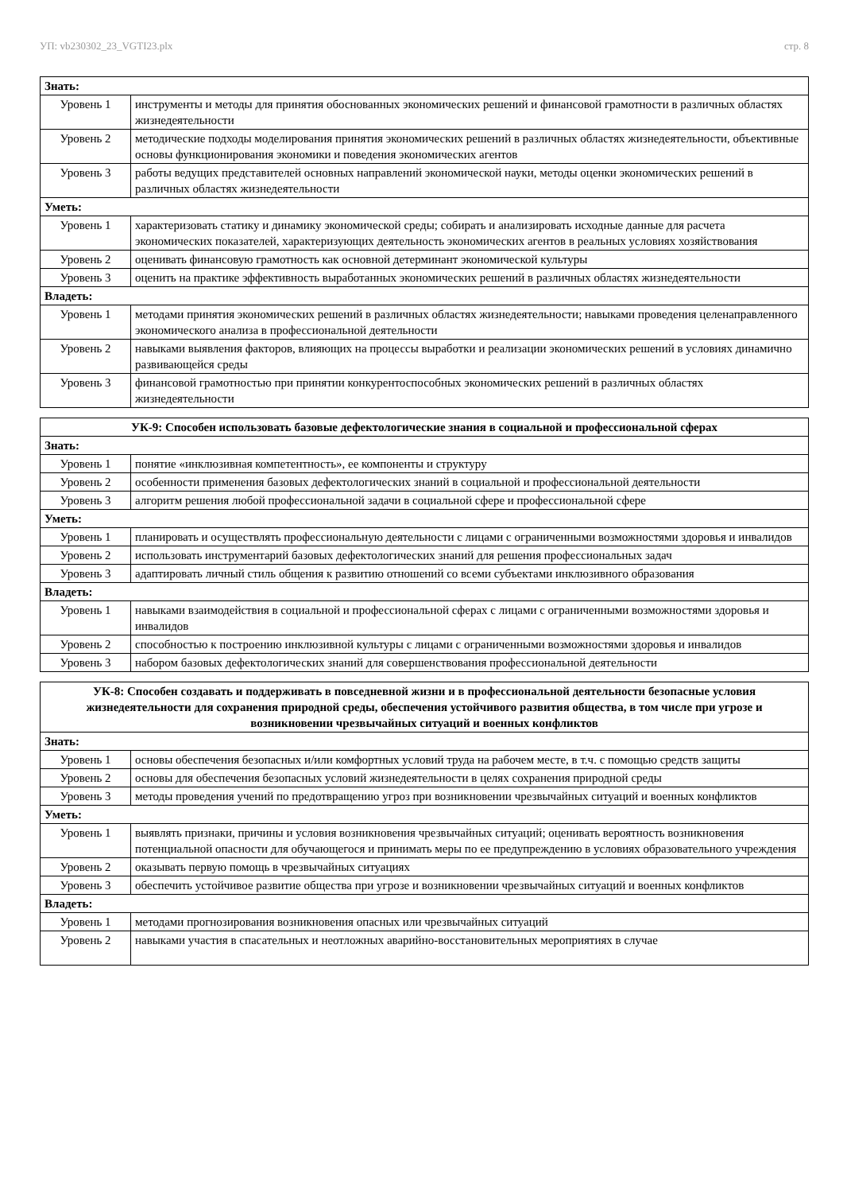УП: vb230302_23_VGTI23.plx стр. 8
| Знать: | |
| Уровень 1 | инструменты и методы для принятия обоснованных экономических решений и финансовой грамотности в различных областях жизнедеятельности |
| Уровень 2 | методические подходы моделирования принятия экономических решений в различных областях жизнедеятельности, объективные основы функционирования экономики и поведения экономических агентов |
| Уровень 3 | работы ведущих представителей основных направлений экономической науки, методы оценки экономических решений в различных областях жизнедеятельности |
| Уметь: | |
| Уровень 1 | характеризовать статику и динамику экономической среды; собирать и анализировать исходные данные для расчета экономических показателей, характеризующих деятельность экономических агентов в реальных условиях хозяйствования |
| Уровень 2 | оценивать финансовую грамотность как основной детерминант экономической культуры |
| Уровень 3 | оценить на практике эффективность выработанных экономических решений в различных областях жизнедеятельности |
| Владеть: | |
| Уровень 1 | методами принятия экономических решений в различных областях жизнедеятельности; навыками проведения целенаправленного экономического анализа в профессиональной деятельности |
| Уровень 2 | навыками выявления факторов, влияющих на процессы выработки и реализации экономических решений в условиях динамично развивающейся среды |
| Уровень 3 | финансовой грамотностью при принятии конкурентоспособных экономических решений в различных областях жизнедеятельности |
| УК-9: Способен использовать базовые дефектологические знания в социальной и профессиональной сферах | |
| --- | --- |
| Знать: | |
| Уровень 1 | понятие «инклюзивная компетентность», ее компоненты и структуру |
| Уровень 2 | особенности применения базовых дефектологических знаний в социальной и профессиональной деятельности |
| Уровень 3 | алгоритм решения любой профессиональной задачи в социальной сфере и профессиональной сфере |
| Уметь: | |
| Уровень 1 | планировать и осуществлять профессиональную деятельности с лицами с ограниченными возможностями здоровья и инвалидов |
| Уровень 2 | использовать инструментарий базовых дефектологических знаний для решения профессиональных задач |
| Уровень 3 | адаптировать личный стиль общения к развитию отношений со всеми субъектами инклюзивного образования |
| Владеть: | |
| Уровень 1 | навыками взаимодействия в социальной и профессиональной сферах с лицами с ограниченными возможностями здоровья и инвалидов |
| Уровень 2 | способностью к построению инклюзивной культуры с лицами с ограниченными возможностями здоровья и инвалидов |
| Уровень 3 | набором базовых дефектологических знаний для совершенствования профессиональной деятельности |
| УК-8: Способен создавать и поддерживать в повседневной жизни и в профессиональной деятельности безопасные условия жизнедеятельности для сохранения природной среды, обеспечения устойчивого развития общества, в том числе при угрозе и возникновении чрезвычайных ситуаций и военных конфликтов | |
| --- | --- |
| Знать: | |
| Уровень 1 | основы обеспечения безопасных и/или комфортных условий труда на рабочем месте, в т.ч. с помощью средств защиты |
| Уровень 2 | основы для обеспечения безопасных условий жизнедеятельности в целях сохранения природной среды |
| Уровень 3 | методы проведения учений по предотвращению угроз при возникновении чрезвычайных ситуаций и военных конфликтов |
| Уметь: | |
| Уровень 1 | выявлять признаки, причины и условия возникновения чрезвычайных ситуаций; оценивать вероятность возникновения потенциальной опасности для обучающегося и принимать меры по ее предупреждению в условиях образовательного учреждения |
| Уровень 2 | оказывать первую помощь в чрезвычайных ситуациях |
| Уровень 3 | обеспечить устойчивое развитие общества при угрозе и возникновении чрезвычайных ситуаций и военных конфликтов |
| Владеть: | |
| Уровень 1 | методами прогнозирования возникновения опасных или чрезвычайных ситуаций |
| Уровень 2 | навыками участия в спасательных и неотложных аварийно-восстановительных мероприятиях в случае |